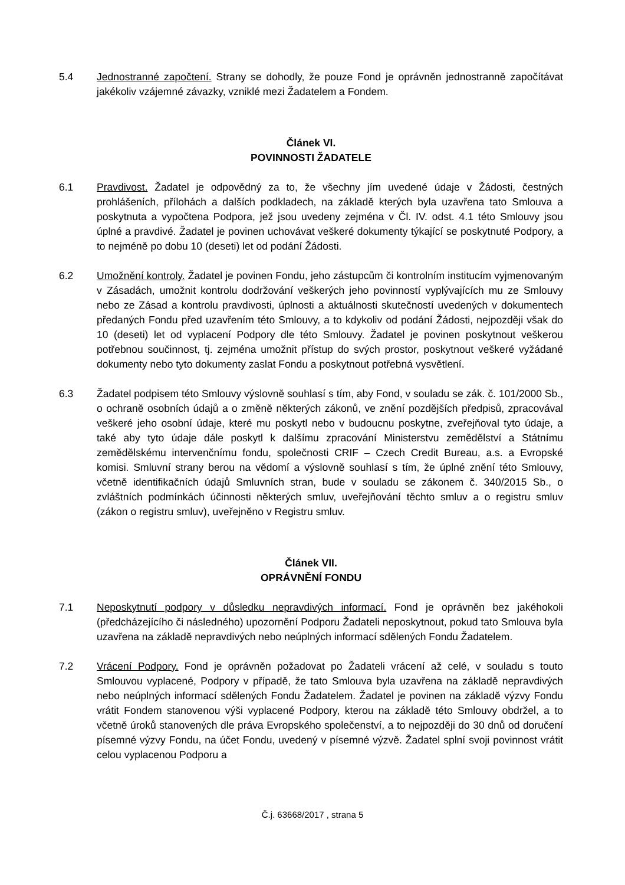5.4 Jednostranné započtení. Strany se dohodly, že pouze Fond je oprávněn jednostranně započítávat jakékoliv vzájemné závazky, vzniklé mezi Žadatelem a Fondem.
Článek VI.
POVINNOSTI ŽADATELE
6.1 Pravdivost. Žadatel je odpovědný za to, že všechny jím uvedené údaje v Žádosti, čestných prohlášeních, přílohách a dalších podkladech, na základě kterých byla uzavřena tato Smlouva a poskytnuta a vypočtena Podpora, jež jsou uvedeny zejména v Čl. IV. odst. 4.1 této Smlouvy jsou úplné a pravdivé. Žadatel je povinen uchovávat veškeré dokumenty týkající se poskytnuté Podpory, a to nejméně po dobu 10 (deseti) let od podání Žádosti.
6.2 Umožnění kontroly. Žadatel je povinen Fondu, jeho zástupcům či kontrolním institucím vyjmenovaným v Zásadách, umožnit kontrolu dodržování veškerých jeho povinností vyplývajících mu ze Smlouvy nebo ze Zásad a kontrolu pravdivosti, úplnosti a aktuálnosti skutečností uvedených v dokumentech předaných Fondu před uzavřením této Smlouvy, a to kdykoliv od podání Žádosti, nejpozději však do 10 (deseti) let od vyplacení Podpory dle této Smlouvy. Žadatel je povinen poskytnout veškerou potřebnou součinnost, tj. zejména umožnit přístup do svých prostor, poskytnout veškeré vyžádané dokumenty nebo tyto dokumenty zaslat Fondu a poskytnout potřebná vysvětlení.
6.3 Žadatel podpisem této Smlouvy výslovně souhlasí s tím, aby Fond, v souladu se zák. č. 101/2000 Sb., o ochraně osobních údajů a o změně některých zákonů, ve znění pozdějších předpisů, zpracovával veškeré jeho osobní údaje, které mu poskytl nebo v budoucnu poskytne, zveřejňoval tyto údaje, a také aby tyto údaje dále poskytl k dalšímu zpracování Ministerstvu zemědělství a Státnímu zemědělskému intervenčnímu fondu, společnosti CRIF – Czech Credit Bureau, a.s. a Evropské komisi. Smluvní strany berou na vědomí a výslovně souhlasí s tím, že úplné znění této Smlouvy, včetně identifikačních údajů Smluvních stran, bude v souladu se zákonem č. 340/2015 Sb., o zvláštních podmínkách účinnosti některých smluv, uveřejňování těchto smluv a o registru smluv (zákon o registru smluv), uveřejněno v Registru smluv.
Článek VII.
OPRÁVNĚNÍ FONDU
7.1 Neposkytnutí podpory v důsledku nepravdivých informací. Fond je oprávněn bez jakéhokoli (předcházejícího či následného) upozornění Podporu Žadateli neposkytnout, pokud tato Smlouva byla uzavřena na základě nepravdivých nebo neúplných informací sdělených Fondu Žadatelem.
7.2 Vrácení Podpory. Fond je oprávněn požadovat po Žadateli vrácení až celé, v souladu s touto Smlouvou vyplacené, Podpory v případě, že tato Smlouva byla uzavřena na základě nepravdivých nebo neúplných informací sdělených Fondu Žadatelem. Žadatel je povinen na základě výzvy Fondu vrátit Fondem stanovenou výši vyplacené Podpory, kterou na základě této Smlouvy obdržel, a to včetně úroků stanovených dle práva Evropského společenství, a to nejpozději do 30 dnů od doručení písemné výzvy Fondu, na účet Fondu, uvedený v písemné výzvě. Žadatel splní svoji povinnost vrátit celou vyplacenou Podporu a
Č.j. 63668/2017 , strana 5